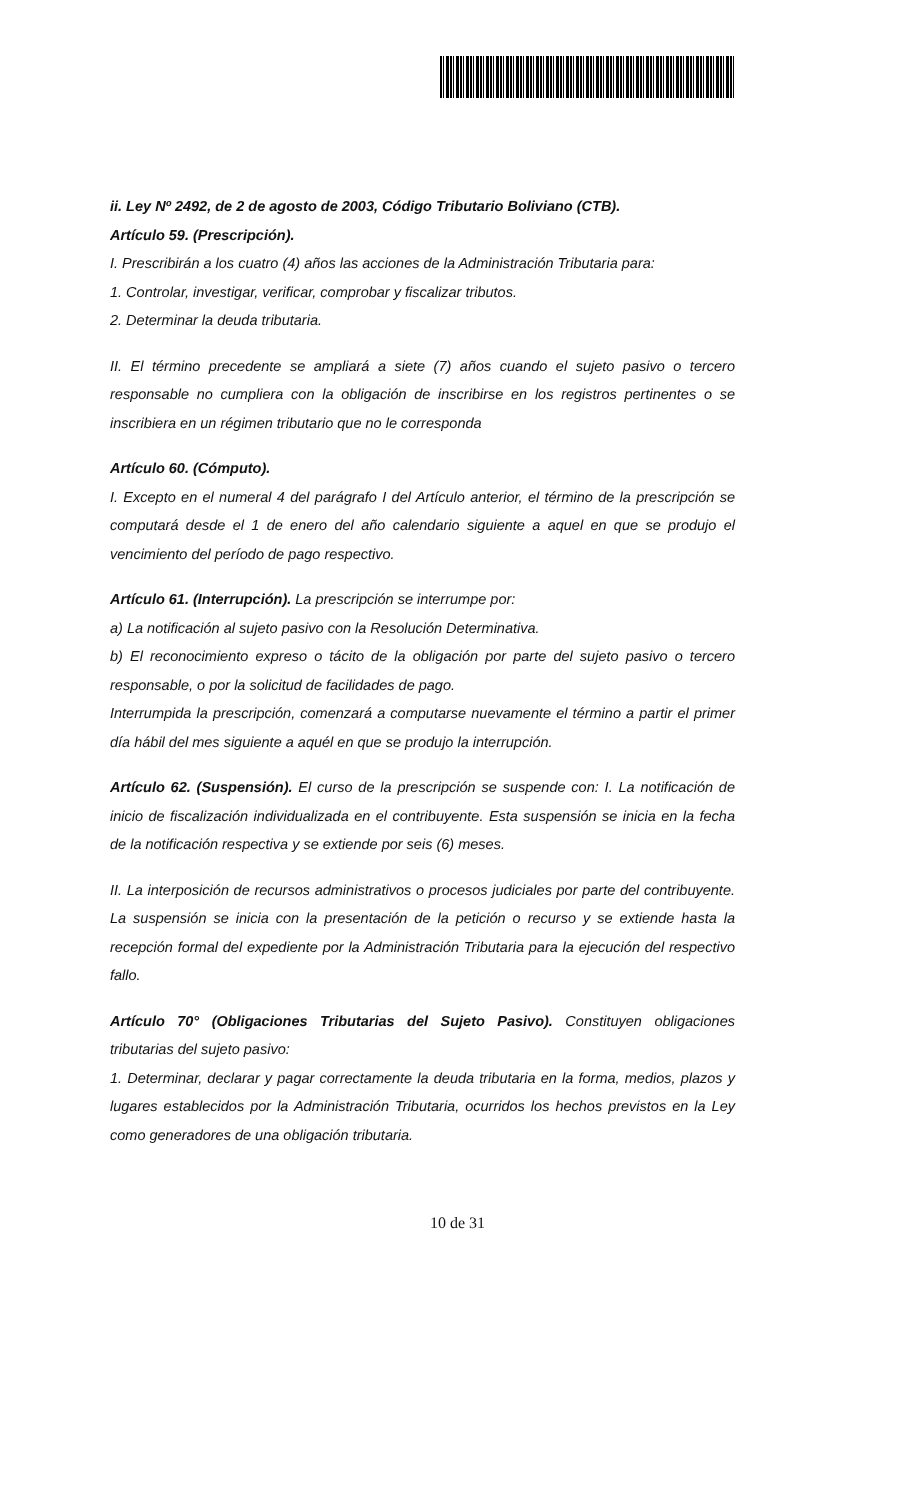ii. Ley Nº 2492, de 2 de agosto de 2003, Código Tributario Boliviano (CTB).
Artículo 59. (Prescripción).
I. Prescribirán a los cuatro (4) años las acciones de la Administración Tributaria para:
1. Controlar, investigar, verificar, comprobar y fiscalizar tributos.
2. Determinar la deuda tributaria.
II. El término precedente se ampliará a siete (7) años cuando el sujeto pasivo o tercero responsable no cumpliera con la obligación de inscribirse en los registros pertinentes o se inscribiera en un régimen tributario que no le corresponda
Artículo 60. (Cómputo).
I. Excepto en el numeral 4 del parágrafo I del Artículo anterior, el término de la prescripción se computará desde el 1 de enero del año calendario siguiente a aquel en que se produjo el vencimiento del período de pago respectivo.
Artículo 61. (Interrupción). La prescripción se interrumpe por:
a) La notificación al sujeto pasivo con la Resolución Determinativa.
b) El reconocimiento expreso o tácito de la obligación por parte del sujeto pasivo o tercero responsable, o por la solicitud de facilidades de pago.
Interrumpida la prescripción, comenzará a computarse nuevamente el término a partir el primer día hábil del mes siguiente a aquél en que se produjo la interrupción.
Artículo 62. (Suspensión). El curso de la prescripción se suspende con: I. La notificación de inicio de fiscalización individualizada en el contribuyente. Esta suspensión se inicia en la fecha de la notificación respectiva y se extiende por seis (6) meses.
II. La interposición de recursos administrativos o procesos judiciales por parte del contribuyente. La suspensión se inicia con la presentación de la petición o recurso y se extiende hasta la recepción formal del expediente por la Administración Tributaria para la ejecución del respectivo fallo.
Artículo 70° (Obligaciones Tributarias del Sujeto Pasivo). Constituyen obligaciones tributarias del sujeto pasivo:
1. Determinar, declarar y pagar correctamente la deuda tributaria en la forma, medios, plazos y lugares establecidos por la Administración Tributaria, ocurridos los hechos previstos en la Ley como generadores de una obligación tributaria.
10 de 31